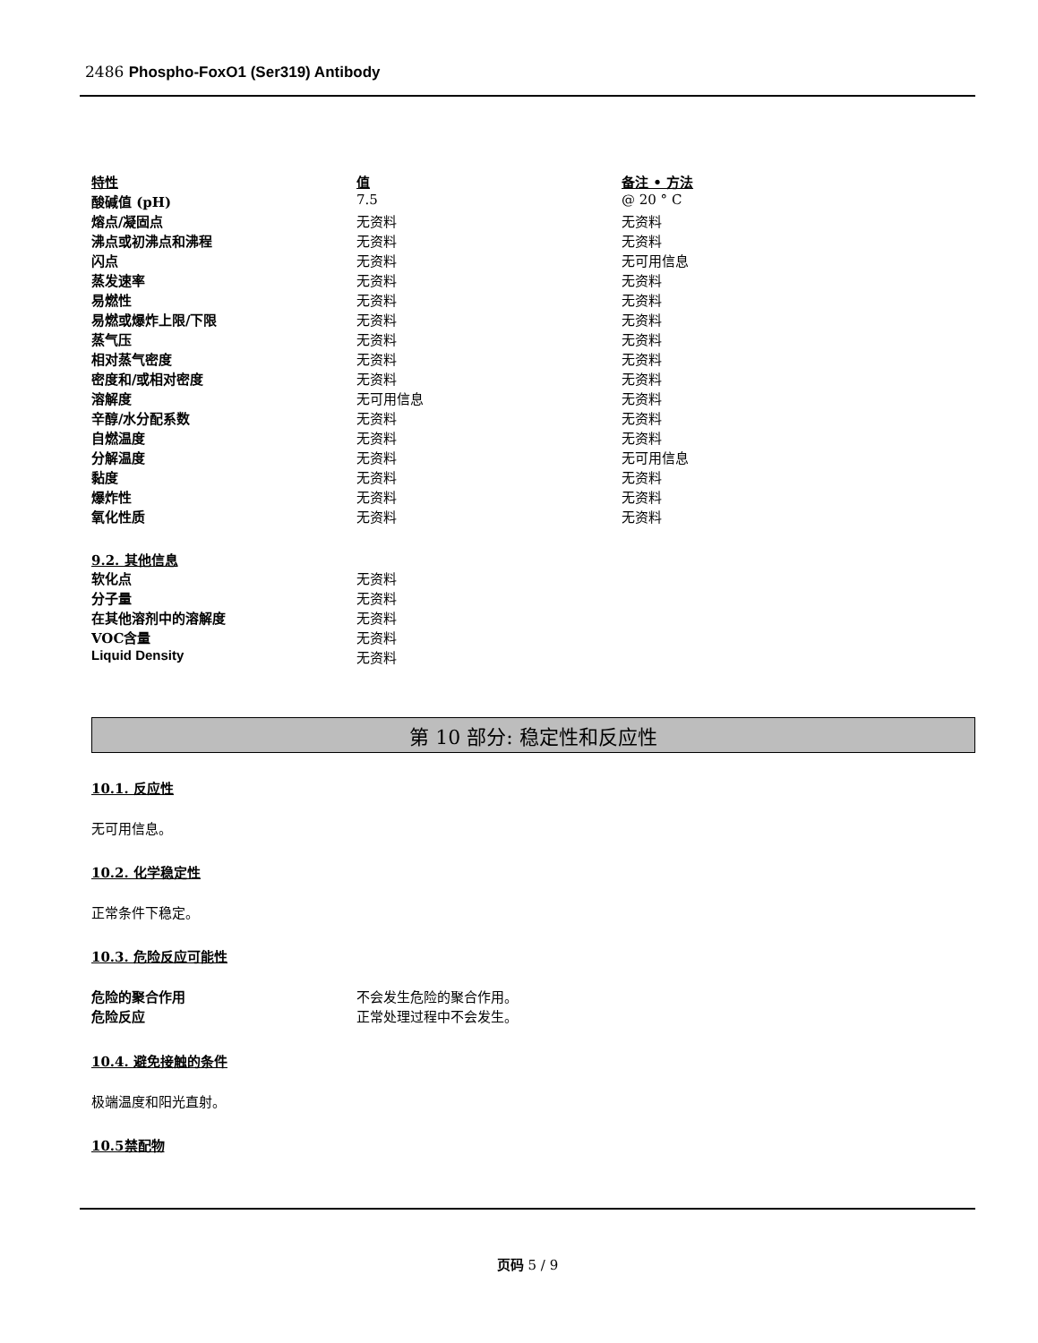2486 Phospho-FoxO1 (Ser319) Antibody
| 特性 | 值 | 备注 • 方法 |
| 酸碱值 (pH) | 7.5 | @ 20 ° C |
| 熔点/凝固点 | 无资料 | 无资料 |
| 沸点或初沸点和沸程 | 无资料 | 无资料 |
| 闪点 | 无资料 | 无可用信息 |
| 蒸发速率 | 无资料 | 无资料 |
| 易燃性 | 无资料 | 无资料 |
| 易燃或爆炸上限/下限 | 无资料 | 无资料 |
| 蒸气压 | 无资料 | 无资料 |
| 相对蒸气密度 | 无资料 | 无资料 |
| 密度和/或相对密度 | 无资料 | 无资料 |
| 溶解度 | 无可用信息 | 无资料 |
| 辛醇/水分配系数 | 无资料 | 无资料 |
| 自燃温度 | 无资料 | 无资料 |
| 分解温度 | 无资料 | 无可用信息 |
| 黏度 | 无资料 | 无资料 |
| 爆炸性 | 无资料 | 无资料 |
| 氧化性质 | 无资料 | 无资料 |
9.2. 其他信息
| 软化点 | 无资料 |
| 分子量 | 无资料 |
| 在其他溶剂中的溶解度 | 无资料 |
| VOC含量 | 无资料 |
| Liquid Density | 无资料 |
第 10 部分: 稳定性和反应性
10.1. 反应性
无可用信息。
10.2. 化学稳定性
正常条件下稳定。
10.3. 危险反应可能性
| 危险的聚合作用 | 不会发生危险的聚合作用。 |
| 危险反应 | 正常处理过程中不会发生。 |
10.4. 避免接触的条件
极端温度和阳光直射。
10.5禁配物
页码 5 / 9